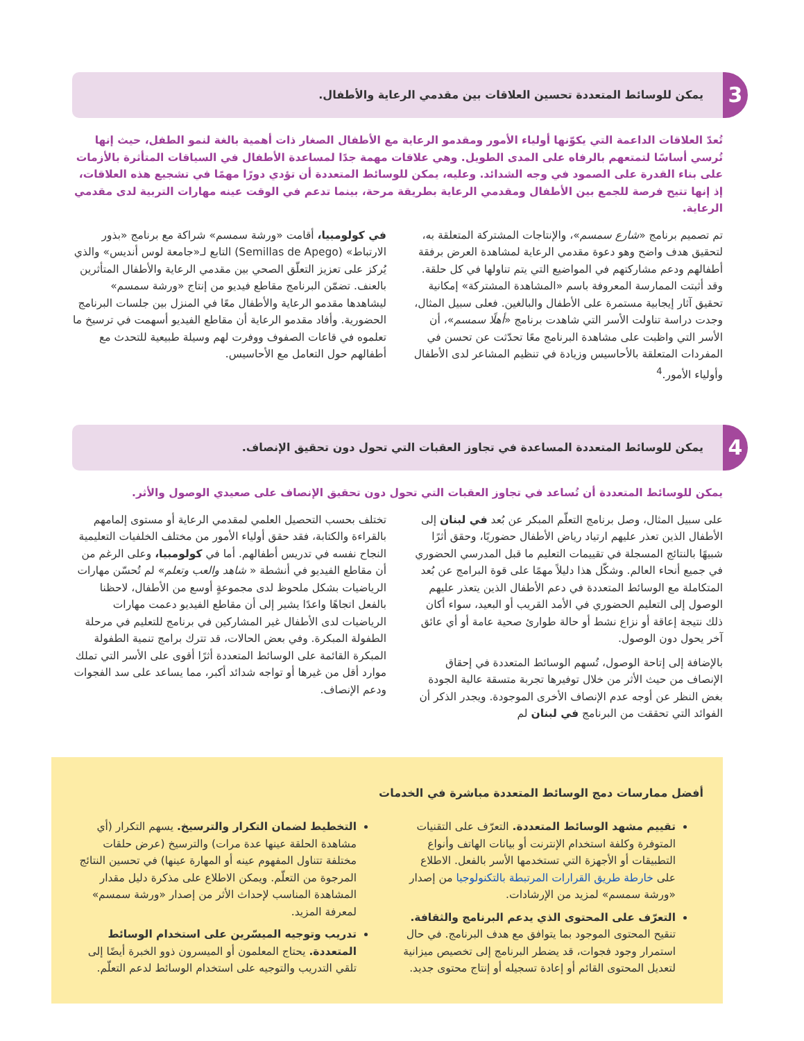3
يمكن للوسائط المتعددة تحسين العلاقات بين مقدمي الرعاية والأطفال.
تُعدّ العلاقات الداعمة التي يكوّنها أولياء الأمور ومقدمو الرعاية مع الأطفال الصغار ذات أهمية بالغة لنمو الطفل، حيث إنها تُرسي أساسًا لتمتعهم بالرفاه على المدى الطويل. وهي علاقات مهمة جدًا لمساعدة الأطفال في السياقات المتأثرة بالأزمات على بناء القدرة على الصمود في وجه الشدائد. وعليه، يمكن للوسائط المتعددة أن تؤدي دورًا مهمًا في تشجيع هذه العلاقات، إذ إنها تتيح فرصة للجمع بين الأطفال ومقدمي الرعاية بطريقة مرحة، بينما تدعم في الوقت عينه مهارات التربية لدى مقدمي الرعاية.
تم تصميم برنامج «شارع سمسم»، والإنتاجات المشتركة المتعلقة به، لتحقيق هدف واضح وهو دعوة مقدمي الرعاية لمشاهدة العرض برفقة أطفالهم ودعم مشاركتهم في المواضيع التي يتم تناولها في كل حلقة. وقد أثبتت الممارسة المعروفة باسم «المشاهدة المشتركة» إمكانية تحقيق آثار إيجابية مستمرة على الأطفال والبالغين. فعلى سبيل المثال، وجدت دراسة تناولت الأسر التي شاهدت برنامج «أهلًا سمسم»، أن الأسر التي واظبت على مشاهدة البرنامج معًا تحدّثت عن تحسن في المفردات المتعلقة بالأحاسيس وزيادة في تنظيم المشاعر لدى الأطفال وأولياء الأمور.<sup>4</sup>
في كولومبيا، أقامت «ورشة سمسم» شراكة مع برنامج «بذور الارتباط» (Semillas de Apego) التابع لـ«جامعة لوس أنديس» والذي يُركز على تعزيز التعلّق الصحي بين مقدمي الرعاية والأطفال المتأثرين بالعنف. تضمّن البرنامج مقاطع فيديو من إنتاج «ورشة سمسم» ليشاهدها مقدمو الرعاية والأطفال معًا في المنزل بين جلسات البرنامج الحضورية. وأفاد مقدمو الرعاية أن مقاطع الفيديو أسهمت في ترسيخ ما تعلموه في قاعات الصفوف ووفرت لهم وسيلة طبيعية للتحدث مع أطفالهم حول التعامل مع الأحاسيس.
4
يمكن للوسائط المتعددة المساعدة في تجاوز العقبات التي تحول دون تحقيق الإنصاف.
يمكن للوسائط المتعددة أن تُساعد في تجاوز العقبات التي تحول دون تحقيق الإنصاف على صعيدي الوصول والأثر.
على سبيل المثال، وصل برنامج التعلّم المبكر عن بُعد في لبنان إلى الأطفال الذين تعذر عليهم ارتياد رياض الأطفال حضوريًا، وحقق أثرًا شبيهًا بالنتائج المسجلة في تقييمات التعليم ما قبل المدرسي الحضوري في جميع أنحاء العالم. وشكّل هذا دليلاً مهمًا على قوة البرامج عن بُعد المتكاملة مع الوسائط المتعددة في دعم الأطفال الذين يتعذر عليهم الوصول إلى التعليم الحضوري في الأمد القريب أو البعيد، سواء أكان ذلك نتيجة إعاقة أو نزاع نشط أو حالة طوارئ صحية عامة أو أي عائق آخر يحول دون الوصول.
بالإضافة إلى إتاحة الوصول، تُسهم الوسائط المتعددة في إحقاق الإنصاف من حيث الأثر من خلال توفيرها تجربة متسقة عالية الجودة بغض النظر عن أوجه عدم الإنصاف الأخرى الموجودة. ويجدر الذكر أن الفوائد التي تحققت من البرنامج في لبنان لم
تختلف بحسب التحصيل العلمي لمقدمي الرعاية أو مستوى إلمامهم بالقراءة والكتابة، فقد حقق أولياء الأمور من مختلف الخلفيات التعليمية النجاح نفسه في تدريس أطفالهم. أما في كولومبيا، وعلى الرغم من أن مقاطع الفيديو في أنشطة « شاهد والعب وتعلم» لم تُحسّن مهارات الرياضيات بشكل ملحوظ لدى مجموعةٍ أوسع من الأطفال، لاحظنا بالفعل اتجاهًا واعدًا يشير إلى أن مقاطع الفيديو دعمت مهارات الرياضيات لدى الأطفال غير المشاركين في برنامج للتعليم في مرحلة الطفولة المبكرة. وفي بعض الحالات، قد تترك برامج تنمية الطفولة المبكرة القائمة على الوسائط المتعددة أثرًا أقوى على الأسر التي تملك موارد أقل من غيرها أو تواجه شدائد أكبر، مما يساعد على سد الفجوات ودعم الإنصاف.
أفضل ممارسات دمج الوسائط المتعددة مباشرة في الخدمات
تقييم مشهد الوسائط المتعددة. التعرّف على التقنيات المتوفرة وكلفة استخدام الإنترنت أو بيانات الهاتف وأنواع التطبيقات أو الأجهزة التي تستخدمها الأسر بالفعل. الاطلاع على خارطة طريق القرارات المرتبطة بالتكنولوجيا من إصدار «ورشة سمسم» لمزيد من الإرشادات.
التعرّف على المحتوى الذي يدعم البرنامج والثقافة. تنقيح المحتوى الموجود بما يتوافق مع هدف البرنامج. في حال استمرار وجود فجوات، قد يضطر البرنامج إلى تخصيص ميزانية لتعديل المحتوى القائم أو إعادة تسجيله أو إنتاج محتوى جديد.
التخطيط لضمان التكرار والترسيخ. يسهم التكرار (أي مشاهدة الحلقة عينها عدة مرات) والترسيخ (عرض حلقات مختلفة تتناول المفهوم عينه أو المهارة عينها) في تحسين النتائج المرجوة من التعلّم. ويمكن الاطلاع على مذكرة دليل مقدار المشاهدة المناسب لإحداث الأثر من إصدار «ورشة سمسم» لمعرفة المزيد.
تدريب وتوجيه الميسّرين على استخدام الوسائط المتعددة. يحتاج المعلمون أو الميسرون ذوو الخبرة أيضًا إلى تلقي التدريب والتوجيه على استخدام الوسائط لدعم التعلّم.